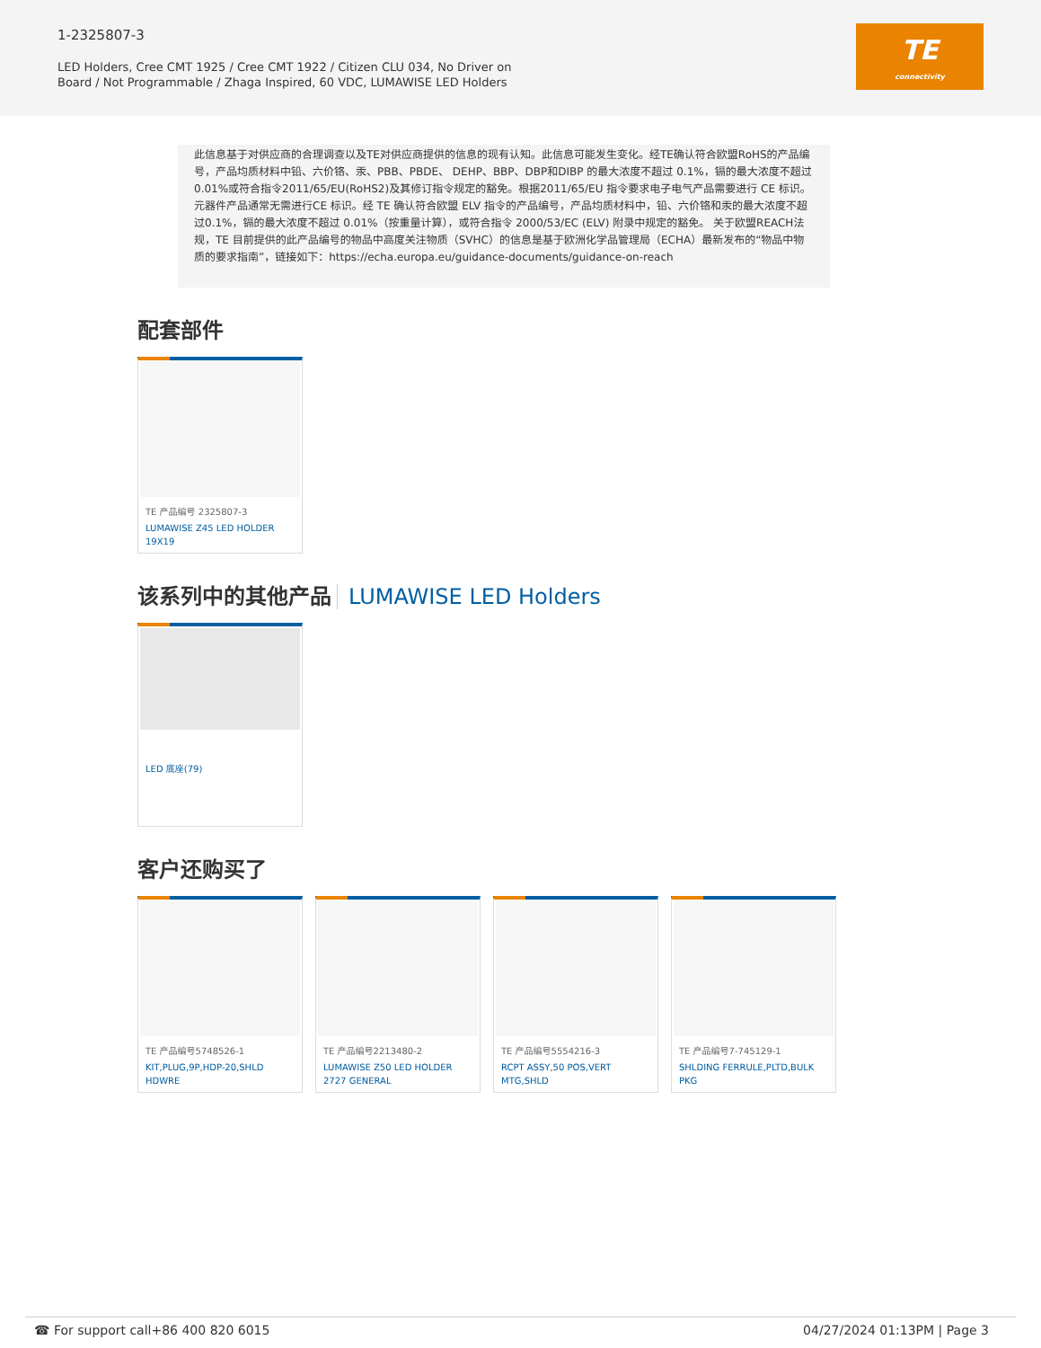1-2325807-3
LED Holders, Cree CMT 1925 / Cree CMT 1922 / Citizen CLU 034, No Driver on Board / Not Programmable / Zhaga Inspired, 60 VDC, LUMAWISE LED Holders
TE
connectivity
此信息基于对供应商的合理调查以及TE对供应商提供的信息的现有认知。此信息可能发生变化。经TE确认符合欧盟RoHS的产品编号，产品均质材料中铅、六价铬、汞、PBB、PBDE、 DEHP、BBP、DBP和DIBP 的最大浓度不超过 0.1%，镉的最大浓度不超过 0.01%或符合指令2011/65/EU(RoHS2)及其修订指令规定的豁免。根据2011/65/EU 指令要求电子电气产品需要进行 CE 标识。元器件产品通常无需进行CE 标识。经 TE 确认符合欧盟 ELV 指令的产品编号，产品均质材料中，铅、六价铬和汞的最大浓度不超过0.1%，镉的最大浓度不超过 0.01%（按重量计算），或符合指令 2000/53/EC (ELV) 附录中规定的豁免。 关于欧盟REACH法规，TE 目前提供的此产品编号的物品中高度关注物质（SVHC）的信息是基于欧洲化学品管理局（ECHA）最新发布的“物品中物质的要求指南”，链接如下：https://echa.europa.eu/guidance-documents/guidance-on-reach
配套部件
TE 产品编号 2325807-3
LUMAWISE Z45 LED HOLDER 19X19
该系列中的其他产品 LUMAWISE LED Holders
LED 底座(79)
客户还购买了
TE 产品编号5748526-1
KIT,PLUG,9P,HDP-20,SHLD HDWRE
TE 产品编号2213480-2
LUMAWISE Z50 LED HOLDER 2727 GENERAL
TE 产品编号5554216-3
RCPT ASSY,50 POS,VERT MTG,SHLD
TE 产品编号7-745129-1
SHLDING FERRULE,PLTD,BULK PKG
☎ For support call+86 400 820 6015 04/27/2024 01:13PM | Page 3